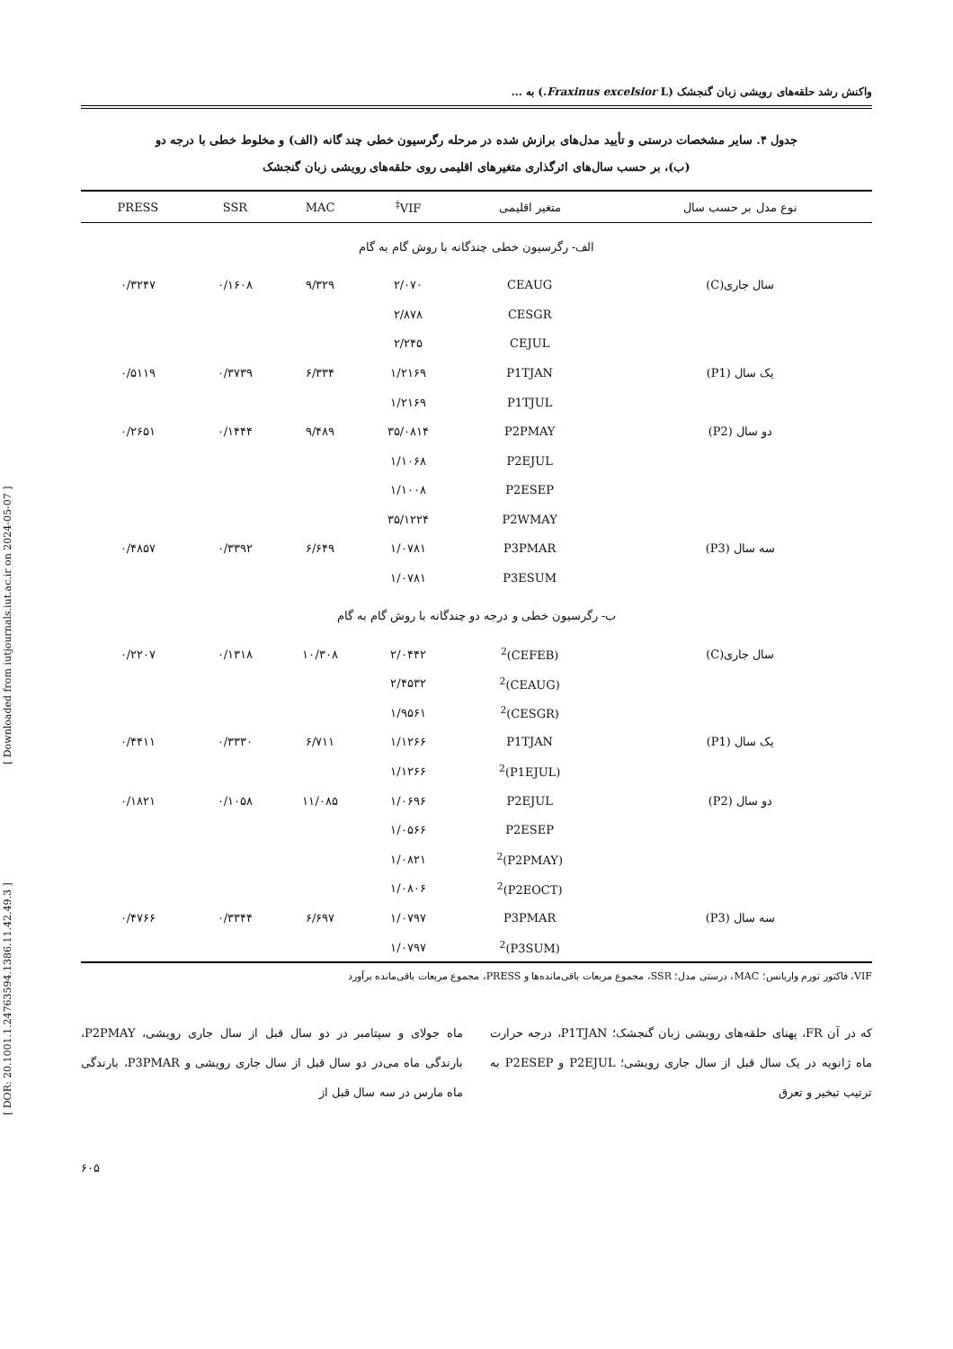[ DOR: 20.1001.1.24763594.1386.11.42.49.3 ] [ Downloaded from iutjournals.iut.ac.ir on 2024-05-07 ]
واکنش رشد حلقه‌های رویشی زبان گنجشک (Fraxinus excelsior L.) به ...
جدول ۴. سایر مشخصات درستی و تأیید مدل‌های برازش شده در مرحله رگرسیون خطی چند گانه (الف) و مخلوط خطی با درجه دو
(ب)، بر حسب سال‌های اثرگذاری متغیرهای اقلیمی روی حلقه‌های رویشی زبان گنجشک
| نوع مدل بر حسب سال | متغیر اقلیمی | VIF<sup>‡</sup> | MAC | SSR | PRESS |
| --- | --- | --- | --- | --- | --- |
| الف- رگرسیون خطی چندگانه با روش گام به گام | | | | | |
| سال جاری(C) | CEAUG | ۲/۰۷۰ | ۹/۳۲۹ | ۰/۱۶۰۸ | ۰/۳۲۴۷ |
| | CESGR | ۲/۸۷۸ | | | |
| | CEJUL | ۲/۲۴۵ | | | |
| یک سال (P1) | P1TJAN | ۱/۲۱۶۹ | ۶/۳۳۴ | ۰/۳۷۳۹ | ۰/۵۱۱۹ |
| | P1TJUL | ۱/۲۱۶۹ | | | |
| دو سال (P2) | P2PMAY | ۳۵/۰۸۱۴ | ۹/۴۸۹ | ۰/۱۴۴۴ | ۰/۲۶۵۱ |
| | P2EJUL | ۱/۱۰۶۸ | | | |
| | P2ESEP | ۱/۱۰۰۸ | | | |
| | P2WMAY | ۳۵/۱۲۲۴ | | | |
| سه سال (P3) | P3PMAR | ۱/۰۷۸۱ | ۶/۶۴۹ | ۰/۳۳۹۲ | ۰/۴۸۵۷ |
| | P3ESUM | ۱/۰۷۸۱ | | | |
| ب- رگرسیون خطی و درجه دو چندگانه با روش گام به گام | | | | | |
| سال جاری(C) | (CEFEB)<sup>2</sup> | ۲/۰۴۴۲ | ۱۰/۳۰۸ | ۰/۱۳۱۸ | ۰/۲۲۰۷ |
| | (CEAUG)<sup>2</sup> | ۲/۴۵۳۲ | | | |
| | (CESGR)<sup>2</sup> | ۱/۹۵۶۱ | | | |
| یک سال (P1) | P1TJAN | ۱/۱۲۶۶ | ۶/۷۱۱ | ۰/۳۳۳۰ | ۰/۴۴۱۱ |
| | (P1EJUL)<sup>2</sup> | ۱/۱۲۶۶ | | | |
| دو سال (P2) | P2EJUL | ۱/۰۶۹۶ | ۱۱/۰۸۵ | ۰/۱۰۵۸ | ۰/۱۸۲۱ |
| | P2ESEP | ۱/۰۵۶۶ | | | |
| | (P2PMAY)<sup>2</sup> | ۱/۰۸۲۱ | | | |
| | (P2EOCT)<sup>2</sup> | ۱/۰۸۰۶ | | | |
| سه سال (P3) | P3PMAR | ۱/۰۷۹۷ | ۶/۶۹۷ | ۰/۳۳۴۴ | ۰/۴۷۶۶ |
| | (P3SUM)<sup>2</sup> | ۱/۰۷۹۷ | | | |
VIF، فاکتور تورم واریانس؛ MAC، درستی مدل؛ SSR، مجموع مربعات باقی‌مانده‌ها و PRESS، مجموع مربعات باقی‌مانده برآورد
که در آن FR، پهنای حلقه‌های رویشی زبان گنجشک؛ P1TJAN، درجه حرارت ماه ژانویه در یک سال قبل از سال جاری رویشی؛ P2EJUL و P2ESEP به ترتیب تبخیر و تعرق
ماه جولای و سپتامبر در دو سال قبل از سال جاری رویشی، P2PMAY، بارندگی ماه می‌در دو سال قبل از سال جاری رویشی و P3PMAR، بارندگی ماه مارس در سه سال قبل از
۶۰۵